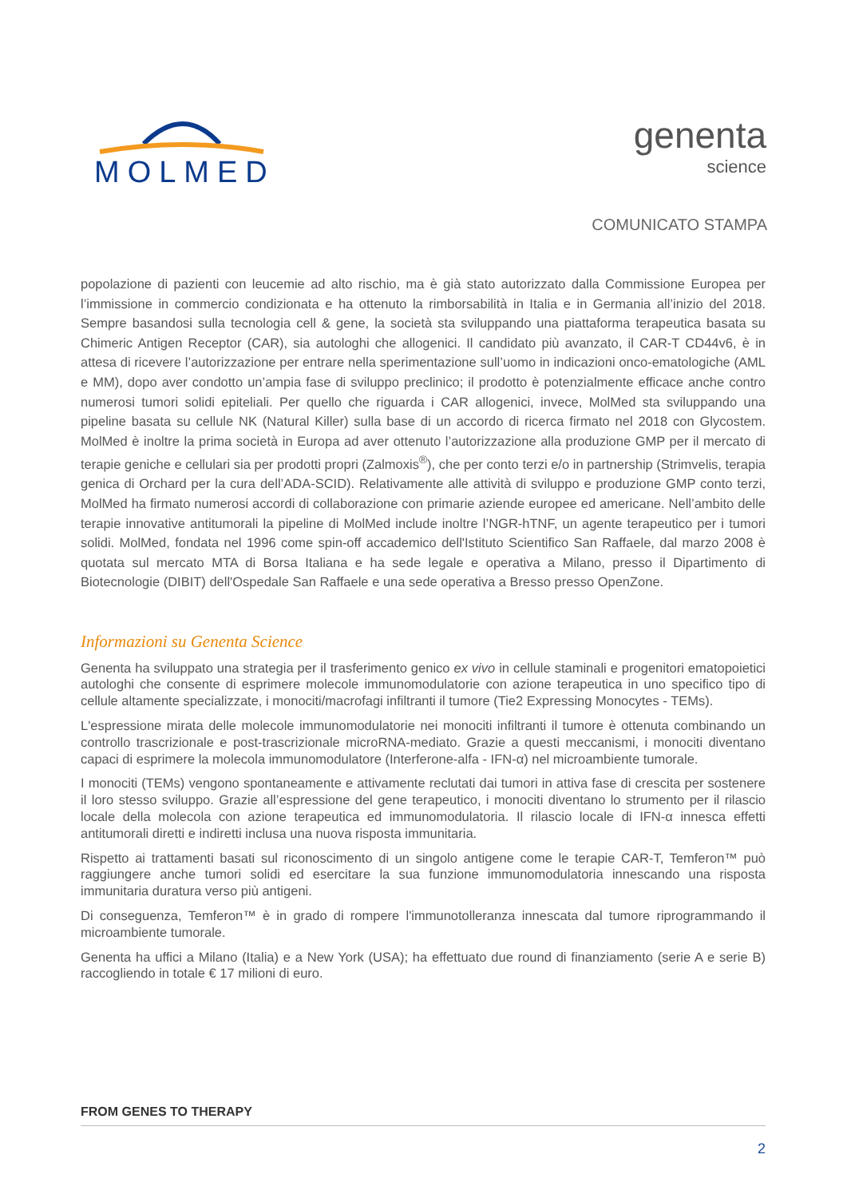MOLMED
genenta
science
COMUNICATO STAMPA
popolazione di pazienti con leucemie ad alto rischio, ma è già stato autorizzato dalla Commissione Europea per l’immissione in commercio condizionata e ha ottenuto la rimborsabilità in Italia e in Germania all’inizio del 2018. Sempre basandosi sulla tecnologia cell & gene, la società sta sviluppando una piattaforma terapeutica basata su Chimeric Antigen Receptor (CAR), sia autologhi che allogenici. Il candidato più avanzato, il CAR-T CD44v6, è in attesa di ricevere l’autorizzazione per entrare nella sperimentazione sull’uomo in indicazioni onco-ematologiche (AML e MM), dopo aver condotto un’ampia fase di sviluppo preclinico; il prodotto è potenzialmente efficace anche contro numerosi tumori solidi epiteliali. Per quello che riguarda i CAR allogenici, invece, MolMed sta sviluppando una pipeline basata su cellule NK (Natural Killer) sulla base di un accordo di ricerca firmato nel 2018 con Glycostem. MolMed è inoltre la prima società in Europa ad aver ottenuto l’autorizzazione alla produzione GMP per il mercato di terapie geniche e cellulari sia per prodotti propri (Zalmoxis<sup>®</sup>), che per conto terzi e/o in partnership (Strimvelis, terapia genica di Orchard per la cura dell’ADA-SCID). Relativamente alle attività di sviluppo e produzione GMP conto terzi, MolMed ha firmato numerosi accordi di collaborazione con primarie aziende europee ed americane. Nell’ambito delle terapie innovative antitumorali la pipeline di MolMed include inoltre l’NGR-hTNF, un agente terapeutico per i tumori solidi. MolMed, fondata nel 1996 come spin-off accademico dell'Istituto Scientifico San Raffaele, dal marzo 2008 è quotata sul mercato MTA di Borsa Italiana e ha sede legale e operativa a Milano, presso il Dipartimento di Biotecnologie (DIBIT) dell'Ospedale San Raffaele e una sede operativa a Bresso presso OpenZone.
Informazioni su Genenta Science
Genenta ha sviluppato una strategia per il trasferimento genico ex vivo in cellule staminali e progenitori ematopoietici autologhi che consente di esprimere molecole immunomodulatorie con azione terapeutica in uno specifico tipo di cellule altamente specializzate, i monociti/macrofagi infiltranti il tumore (Tie2 Expressing Monocytes - TEMs).
L'espressione mirata delle molecole immunomodulatorie nei monociti infiltranti il tumore è ottenuta combinando un controllo trascrizionale e post-trascrizionale microRNA-mediato. Grazie a questi meccanismi, i monociti diventano capaci di esprimere la molecola immunomodulatore (Interferone-alfa - IFN-α) nel microambiente tumorale.
I monociti (TEMs) vengono spontaneamente e attivamente reclutati dai tumori in attiva fase di crescita per sostenere il loro stesso sviluppo. Grazie all’espressione del gene terapeutico, i monociti diventano lo strumento per il rilascio locale della molecola con azione terapeutica ed immunomodulatoria. Il rilascio locale di IFN-α innesca effetti antitumorali diretti e indiretti inclusa una nuova risposta immunitaria.
Rispetto ai trattamenti basati sul riconoscimento di un singolo antigene come le terapie CAR-T, Temferon™ può raggiungere anche tumori solidi ed esercitare la sua funzione immunomodulatoria innescando una risposta immunitaria duratura verso più antigeni.
Di conseguenza, Temferon™ è in grado di rompere l'immunotolleranza innescata dal tumore riprogrammando il microambiente tumorale.
Genenta ha uffici a Milano (Italia) e a New York (USA); ha effettuato due round di finanziamento (serie A e serie B) raccogliendo in totale € 17 milioni di euro.
FROM GENES TO THERAPY
2